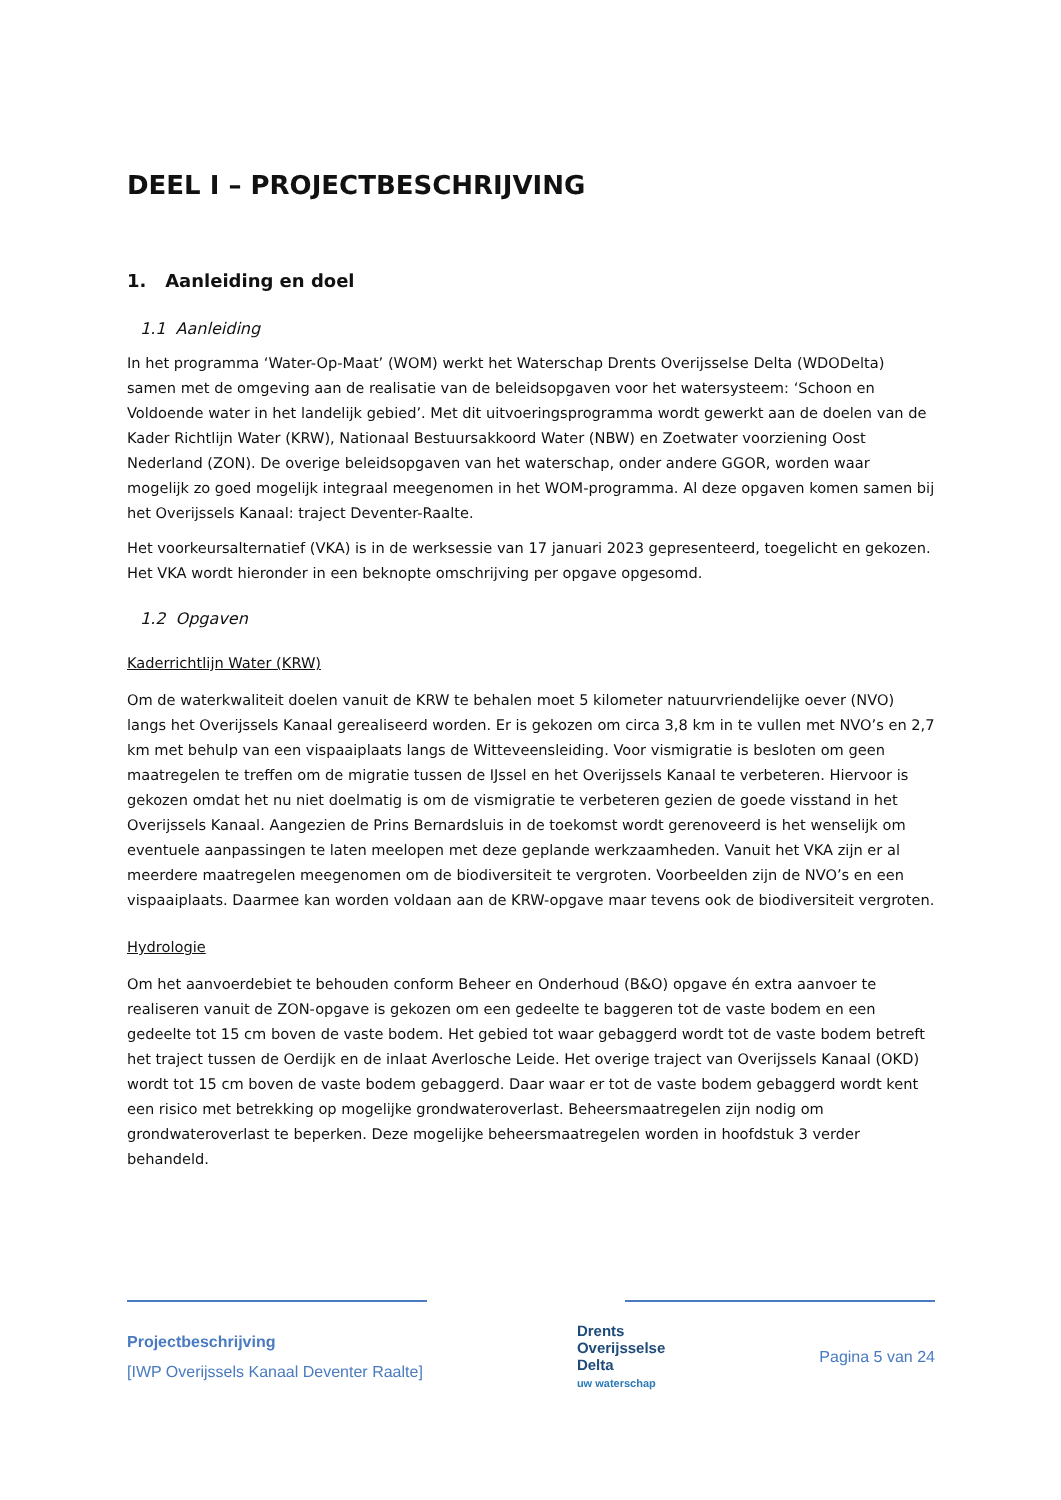DEEL I – PROJECTBESCHRIJVING
1. Aanleiding en doel
1.1 Aanleiding
In het programma ‘Water-Op-Maat’ (WOM) werkt het Waterschap Drents Overijsselse Delta (WDODelta) samen met de omgeving aan de realisatie van de beleidsopgaven voor het watersysteem: ‘Schoon en Voldoende water in het landelijk gebied’. Met dit uitvoeringsprogramma wordt gewerkt aan de doelen van de Kader Richtlijn Water (KRW), Nationaal Bestuursakkoord Water (NBW) en Zoetwater voorziening Oost Nederland (ZON). De overige beleidsopgaven van het waterschap, onder andere GGOR, worden waar mogelijk zo goed mogelijk integraal meegenomen in het WOM-programma. Al deze opgaven komen samen bij het Overijssels Kanaal: traject Deventer-Raalte.
Het voorkeursalternatief (VKA) is in de werksessie van 17 januari 2023 gepresenteerd, toegelicht en gekozen. Het VKA wordt hieronder in een beknopte omschrijving per opgave opgesomd.
1.2 Opgaven
Kaderrichtlijn Water (KRW)
Om de waterkwaliteit doelen vanuit de KRW te behalen moet 5 kilometer natuurvriendelijke oever (NVO) langs het Overijssels Kanaal gerealiseerd worden. Er is gekozen om circa 3,8 km in te vullen met NVO’s en 2,7 km met behulp van een vispaaiplaats langs de Witteveensleiding. Voor vismigratie is besloten om geen maatregelen te treffen om de migratie tussen de IJssel en het Overijssels Kanaal te verbeteren. Hiervoor is gekozen omdat het nu niet doelmatig is om de vismigratie te verbeteren gezien de goede visstand in het Overijssels Kanaal. Aangezien de Prins Bernardsluis in de toekomst wordt gerenoveerd is het wenselijk om eventuele aanpassingen te laten meelopen met deze geplande werkzaamheden. Vanuit het VKA zijn er al meerdere maatregelen meegenomen om de biodiversiteit te vergroten. Voorbeelden zijn de NVO’s en een vispaaiplaats. Daarmee kan worden voldaan aan de KRW-opgave maar tevens ook de biodiversiteit vergroten.
Hydrologie
Om het aanvoerdebiet te behouden conform Beheer en Onderhoud (B&O) opgave én extra aanvoer te realiseren vanuit de ZON-opgave is gekozen om een gedeelte te baggeren tot de vaste bodem en een gedeelte tot 15 cm boven de vaste bodem. Het gebied tot waar gebaggerd wordt tot de vaste bodem betreft het traject tussen de Oerdijk en de inlaat Averlosche Leide. Het overige traject van Overijssels Kanaal (OKD) wordt tot 15 cm boven de vaste bodem gebaggerd. Daar waar er tot de vaste bodem gebaggerd wordt kent een risico met betrekking op mogelijke grondwateroverlast. Beheersmaatregelen zijn nodig om grondwateroverlast te beperken. Deze mogelijke beheersmaatregelen worden in hoofdstuk 3 verder behandeld.
Projectbeschrijving
[IWP Overijssels Kanaal Deventer Raalte]
Drents
Overijsselse
Delta
uw waterschap
Pagina 5 van 24